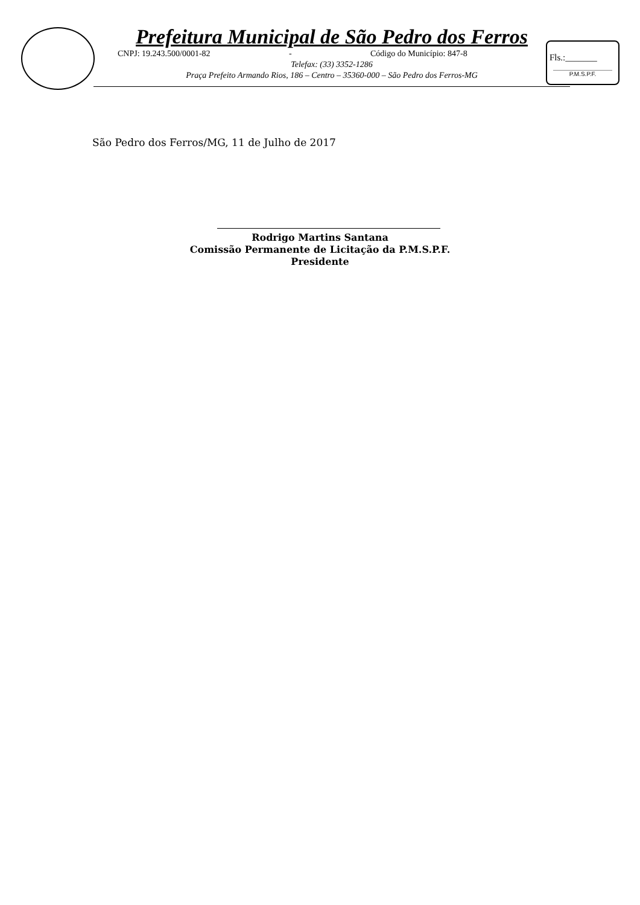Prefeitura Municipal de São Pedro dos Ferros
CNPJ: 19.243.500/0001-82 - Código do Município: 847-8
Telefax: (33) 3352-1286
Praça Prefeito Armando Rios, 186 – Centro – 35360-000 – São Pedro dos Ferros-MG
Fls.:_______
P.M.S.P.F.
São Pedro dos Ferros/MG, 11 de Julho de 2017
Rodrigo Martins Santana
Comissão Permanente de Licitação da P.M.S.P.F.
Presidente